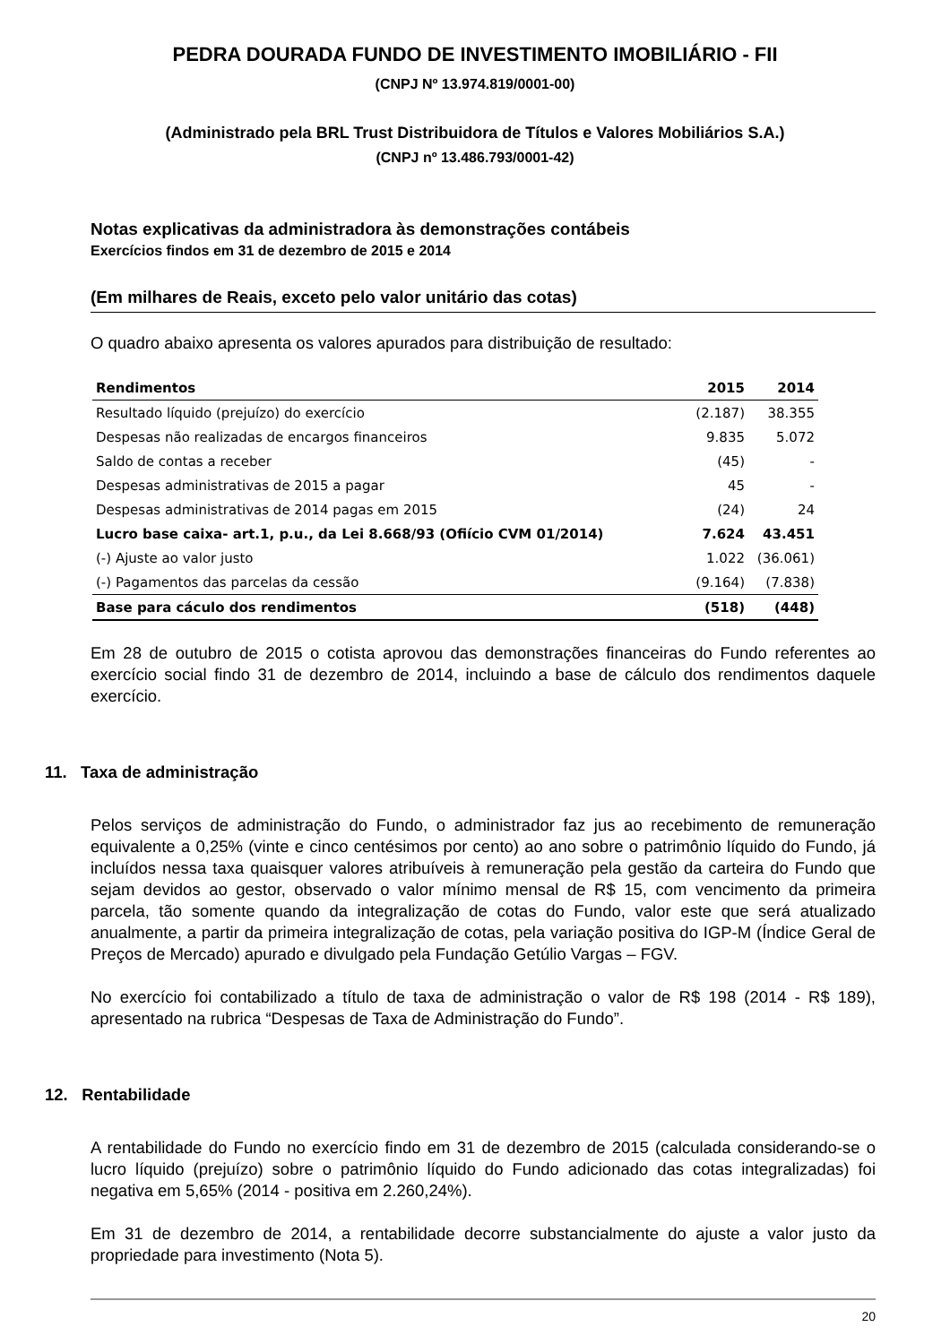PEDRA DOURADA FUNDO DE INVESTIMENTO IMOBILIÁRIO - FII
(CNPJ Nº 13.974.819/0001-00)
(Administrado pela BRL Trust Distribuidora de Títulos e Valores Mobiliários S.A.)
(CNPJ nº 13.486.793/0001-42)
Notas explicativas da administradora às demonstrações contábeis
Exercícios findos em 31 de dezembro de 2015 e 2014
(Em milhares de Reais, exceto pelo valor unitário das cotas)
O quadro abaixo apresenta os valores apurados para distribuição de resultado:
| Rendimentos | 2015 | 2014 |
| --- | --- | --- |
| Resultado líquido (prejuízo) do exercício | (2.187) | 38.355 |
| Despesas não realizadas de encargos financeiros | 9.835 | 5.072 |
| Saldo de contas a receber | (45) | - |
| Despesas administrativas de 2015 a pagar | 45 | - |
| Despesas administrativas de 2014 pagas em 2015 | (24) | 24 |
| Lucro base caixa- art.1, p.u., da Lei 8.668/93 (Ofiício CVM 01/2014) | 7.624 | 43.451 |
| (-) Ajuste ao valor justo | 1.022 | (36.061) |
| (-) Pagamentos das parcelas da cessão | (9.164) | (7.838) |
| Base para cáculo dos rendimentos | (518) | (448) |
Em 28 de outubro de 2015 o cotista aprovou das demonstrações financeiras do Fundo referentes ao exercício social findo 31 de dezembro de 2014, incluindo a base de cálculo dos rendimentos daquele exercício.
11. Taxa de administração
Pelos serviços de administração do Fundo, o administrador faz jus ao recebimento de remuneração equivalente a 0,25% (vinte e cinco centésimos por cento) ao ano sobre o patrimônio líquido do Fundo, já incluídos nessa taxa quaisquer valores atribuíveis à remuneração pela gestão da carteira do Fundo que sejam devidos ao gestor, observado o valor mínimo mensal de R$ 15, com vencimento da primeira parcela, tão somente quando da integralização de cotas do Fundo, valor este que será atualizado anualmente, a partir da primeira integralização de cotas, pela variação positiva do IGP-M (Índice Geral de Preços de Mercado) apurado e divulgado pela Fundação Getúlio Vargas – FGV.
No exercício foi contabilizado a título de taxa de administração o valor de R$ 198 (2014 - R$ 189), apresentado na rubrica “Despesas de Taxa de Administração do Fundo”.
12. Rentabilidade
A rentabilidade do Fundo no exercício findo em 31 de dezembro de 2015 (calculada considerando-se o lucro líquido (prejuízo) sobre o patrimônio líquido do Fundo adicionado das cotas integralizadas) foi negativa em 5,65% (2014 - positiva em 2.260,24%).
Em 31 de dezembro de 2014, a rentabilidade decorre substancialmente do ajuste a valor justo da propriedade para investimento (Nota 5).
20